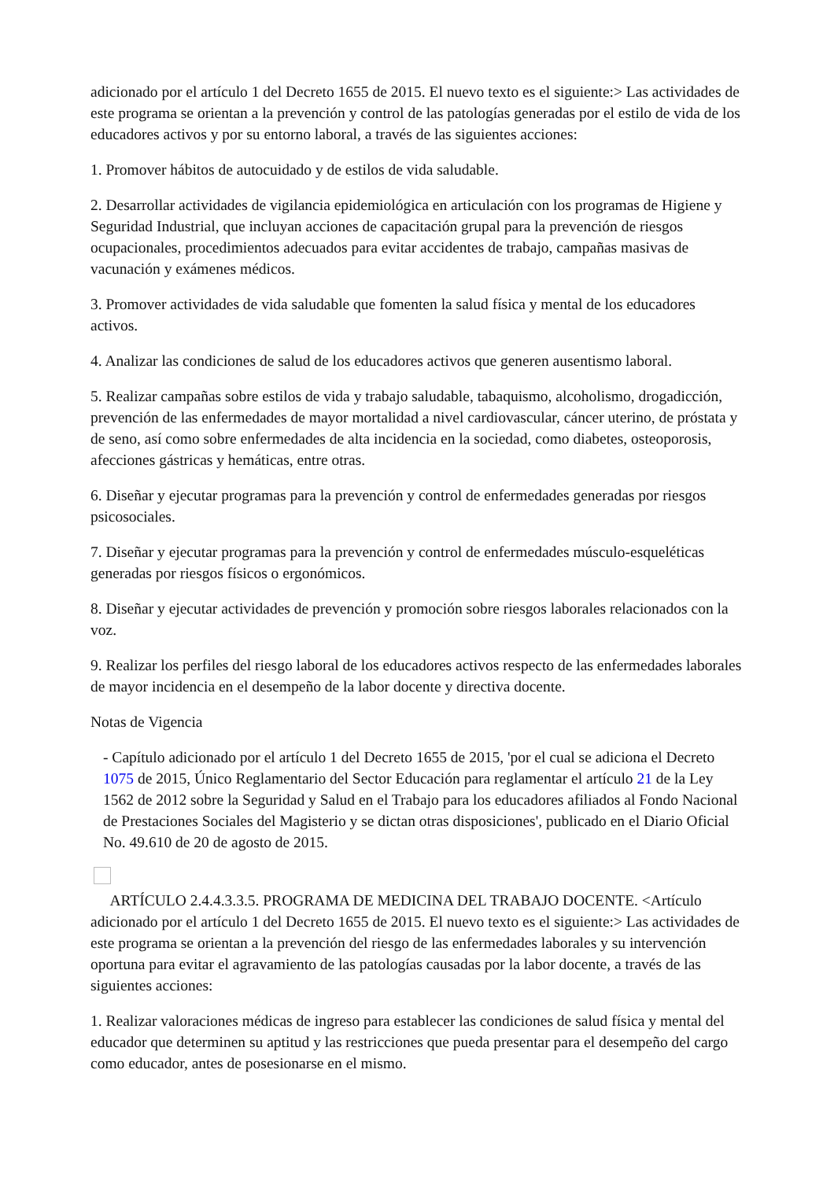adicionado por el artículo 1 del Decreto 1655 de 2015. El nuevo texto es el siguiente:> Las actividades de este programa se orientan a la prevención y control de las patologías generadas por el estilo de vida de los educadores activos y por su entorno laboral, a través de las siguientes acciones:
1. Promover hábitos de autocuidado y de estilos de vida saludable.
2. Desarrollar actividades de vigilancia epidemiológica en articulación con los programas de Higiene y Seguridad Industrial, que incluyan acciones de capacitación grupal para la prevención de riesgos ocupacionales, procedimientos adecuados para evitar accidentes de trabajo, campañas masivas de vacunación y exámenes médicos.
3. Promover actividades de vida saludable que fomenten la salud física y mental de los educadores activos.
4. Analizar las condiciones de salud de los educadores activos que generen ausentismo laboral.
5. Realizar campañas sobre estilos de vida y trabajo saludable, tabaquismo, alcoholismo, drogadicción, prevención de las enfermedades de mayor mortalidad a nivel cardiovascular, cáncer uterino, de próstata y de seno, así como sobre enfermedades de alta incidencia en la sociedad, como diabetes, osteoporosis, afecciones gástricas y hemáticas, entre otras.
6. Diseñar y ejecutar programas para la prevención y control de enfermedades generadas por riesgos psicosociales.
7. Diseñar y ejecutar programas para la prevención y control de enfermedades músculo-esqueléticas generadas por riesgos físicos o ergonómicos.
8. Diseñar y ejecutar actividades de prevención y promoción sobre riesgos laborales relacionados con la voz.
9. Realizar los perfiles del riesgo laboral de los educadores activos respecto de las enfermedades laborales de mayor incidencia en el desempeño de la labor docente y directiva docente.
Notas de Vigencia
- Capítulo adicionado por el artículo 1 del Decreto 1655 de 2015, 'por el cual se adiciona el Decreto 1075 de 2015, Único Reglamentario del Sector Educación para reglamentar el artículo 21 de la Ley 1562 de 2012 sobre la Seguridad y Salud en el Trabajo para los educadores afiliados al Fondo Nacional de Prestaciones Sociales del Magisterio y se dictan otras disposiciones', publicado en el Diario Oficial No. 49.610 de 20 de agosto de 2015.
ARTÍCULO 2.4.4.3.3.5. PROGRAMA DE MEDICINA DEL TRABAJO DOCENTE. <Artículo adicionado por el artículo 1 del Decreto 1655 de 2015. El nuevo texto es el siguiente:> Las actividades de este programa se orientan a la prevención del riesgo de las enfermedades laborales y su intervención oportuna para evitar el agravamiento de las patologías causadas por la labor docente, a través de las siguientes acciones:
1. Realizar valoraciones médicas de ingreso para establecer las condiciones de salud física y mental del educador que determinen su aptitud y las restricciones que pueda presentar para el desempeño del cargo como educador, antes de posesionarse en el mismo.